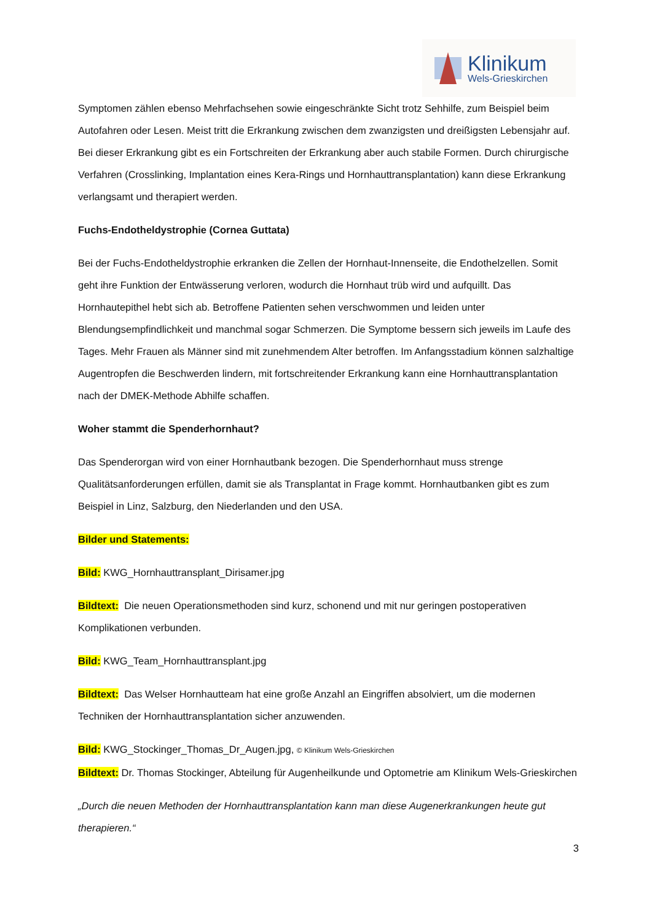Klinikum
Wels-Grieskirchen
Symptomen zählen ebenso Mehrfachsehen sowie eingeschränkte Sicht trotz Sehhilfe, zum Beispiel beim Autofahren oder Lesen. Meist tritt die Erkrankung zwischen dem zwanzigsten und dreißigsten Lebensjahr auf. Bei dieser Erkrankung gibt es ein Fortschreiten der Erkrankung aber auch stabile Formen. Durch chirurgische Verfahren (Crosslinking, Implantation eines Kera-Rings und Hornhauttransplantation) kann diese Erkrankung verlangsamt und therapiert werden.
Fuchs-Endotheldystrophie (Cornea Guttata)
Bei der Fuchs-Endotheldystrophie erkranken die Zellen der Hornhaut-Innenseite, die Endothelzellen. Somit geht ihre Funktion der Entwässerung verloren, wodurch die Hornhaut trüb wird und aufquillt. Das Hornhautepithel hebt sich ab. Betroffene Patienten sehen verschwommen und leiden unter Blendungsempfindlichkeit und manchmal sogar Schmerzen. Die Symptome bessern sich jeweils im Laufe des Tages. Mehr Frauen als Männer sind mit zunehmendem Alter betroffen. Im Anfangsstadium können salzhaltige Augentropfen die Beschwerden lindern, mit fortschreitender Erkrankung kann eine Hornhauttransplantation nach der DMEK-Methode Abhilfe schaffen.
Woher stammt die Spenderhornhaut?
Das Spenderorgan wird von einer Hornhautbank bezogen. Die Spenderhornhaut muss strenge Qualitätsanforderungen erfüllen, damit sie als Transplantat in Frage kommt. Hornhautbanken gibt es zum Beispiel in Linz, Salzburg, den Niederlanden und den USA.
Bilder und Statements:
Bild: KWG_Hornhauttransplant_Dirisamer.jpg
Bildtext: Die neuen Operationsmethoden sind kurz, schonend und mit nur geringen postoperativen Komplikationen verbunden.
Bild: KWG_Team_Hornhauttransplant.jpg
Bildtext: Das Welser Hornhautteam hat eine große Anzahl an Eingriffen absolviert, um die modernen Techniken der Hornhauttransplantation sicher anzuwenden.
Bild: KWG_Stockinger_Thomas_Dr_Augen.jpg, © Klinikum Wels-Grieskirchen
Bildtext: Dr. Thomas Stockinger, Abteilung für Augenheilkunde und Optometrie am Klinikum Wels-Grieskirchen
„Durch die neuen Methoden der Hornhauttransplantation kann man diese Augenerkrankungen heute gut therapieren.“
3